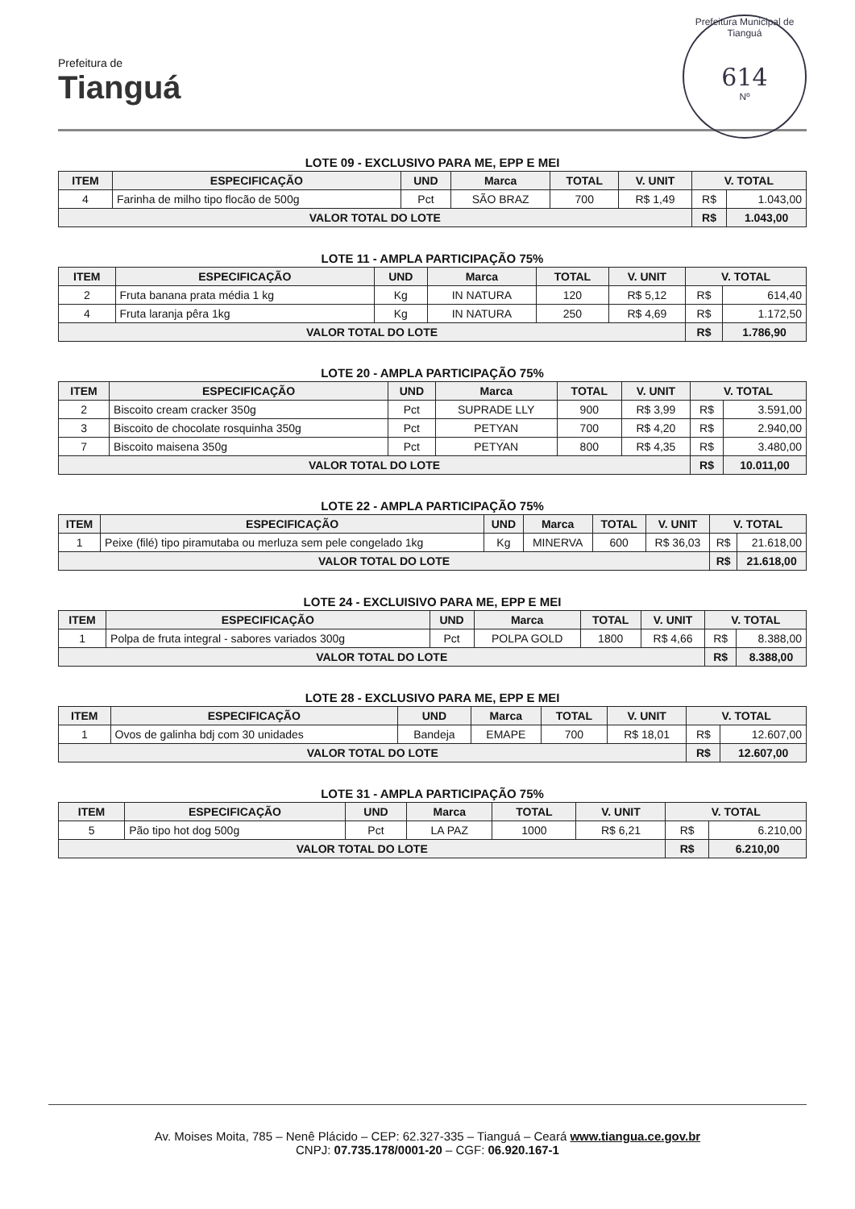Prefeitura de
Tianguá
Prefeitura Municipal de Tianguá
614
Nº
LOTE 09 - EXCLUSIVO PARA ME, EPP E MEI
| ITEM | ESPECIFICAÇÃO | UND | Marca | TOTAL | V. UNIT | V. TOTAL | |
| --- | --- | --- | --- | --- | --- | --- | --- |
| 4 | Farinha de milho tipo flocão de 500g | Pct | SÃO BRAZ | 700 | R$ 1,49 | R$ | 1.043,00 |
| VALOR TOTAL DO LOTE | | | | | | R$ | 1.043,00 |
LOTE 11 - AMPLA PARTICIPAÇÃO 75%
| ITEM | ESPECIFICAÇÃO | UND | Marca | TOTAL | V. UNIT | V. TOTAL | |
| --- | --- | --- | --- | --- | --- | --- | --- |
| 2 | Fruta banana prata média 1 kg | Kg | IN NATURA | 120 | R$ 5,12 | R$ | 614,40 |
| 4 | Fruta laranja pêra 1kg | Kg | IN NATURA | 250 | R$ 4,69 | R$ | 1.172,50 |
| VALOR TOTAL DO LOTE | | | | | | R$ | 1.786,90 |
LOTE 20 - AMPLA PARTICIPAÇÃO 75%
| ITEM | ESPECIFICAÇÃO | UND | Marca | TOTAL | V. UNIT | V. TOTAL | |
| --- | --- | --- | --- | --- | --- | --- | --- |
| 2 | Biscoito cream cracker 350g | Pct | SUPRADE LLY | 900 | R$ 3,99 | R$ | 3.591,00 |
| 3 | Biscoito de chocolate rosquinha 350g | Pct | PETYAN | 700 | R$ 4,20 | R$ | 2.940,00 |
| 7 | Biscoito maisena 350g | Pct | PETYAN | 800 | R$ 4,35 | R$ | 3.480,00 |
| VALOR TOTAL DO LOTE | | | | | | R$ | 10.011,00 |
LOTE 22 - AMPLA PARTICIPAÇÃO 75%
| ITEM | ESPECIFICAÇÃO | UND | Marca | TOTAL | V. UNIT | V. TOTAL | |
| --- | --- | --- | --- | --- | --- | --- | --- |
| 1 | Peixe (filé) tipo piramutaba ou merluza sem pele congelado 1kg | Kg | MINERVA | 600 | R$ 36,03 | R$ | 21.618,00 |
| VALOR TOTAL DO LOTE | | | | | | R$ | 21.618,00 |
LOTE 24 - EXCLUISIVO PARA ME, EPP E MEI
| ITEM | ESPECIFICAÇÃO | UND | Marca | TOTAL | V. UNIT | V. TOTAL | |
| --- | --- | --- | --- | --- | --- | --- | --- |
| 1 | Polpa de fruta integral - sabores variados 300g | Pct | POLPA GOLD | 1800 | R$ 4,66 | R$ | 8.388,00 |
| VALOR TOTAL DO LOTE | | | | | | R$ | 8.388,00 |
LOTE 28 - EXCLUSIVO PARA ME, EPP E MEI
| ITEM | ESPECIFICAÇÃO | UND | Marca | TOTAL | V. UNIT | V. TOTAL | |
| --- | --- | --- | --- | --- | --- | --- | --- |
| 1 | Ovos de galinha bdj com 30 unidades | Bandeja | EMAPE | 700 | R$ 18,01 | R$ | 12.607,00 |
| VALOR TOTAL DO LOTE | | | | | | R$ | 12.607,00 |
LOTE 31 - AMPLA PARTICIPAÇÃO 75%
| ITEM | ESPECIFICAÇÃO | UND | Marca | TOTAL | V. UNIT | V. TOTAL | |
| --- | --- | --- | --- | --- | --- | --- | --- |
| 5 | Pão tipo hot dog 500g | Pct | LA PAZ | 1000 | R$ 6,21 | R$ | 6.210,00 |
| VALOR TOTAL DO LOTE | | | | | | R$ | 6.210,00 |
Av. Moises Moita, 785 – Nenê Plácido – CEP: 62.327-335 – Tianguá – Ceará www.tiangua.ce.gov.br
CNPJ: 07.735.178/0001-20 – CGF: 06.920.167-1